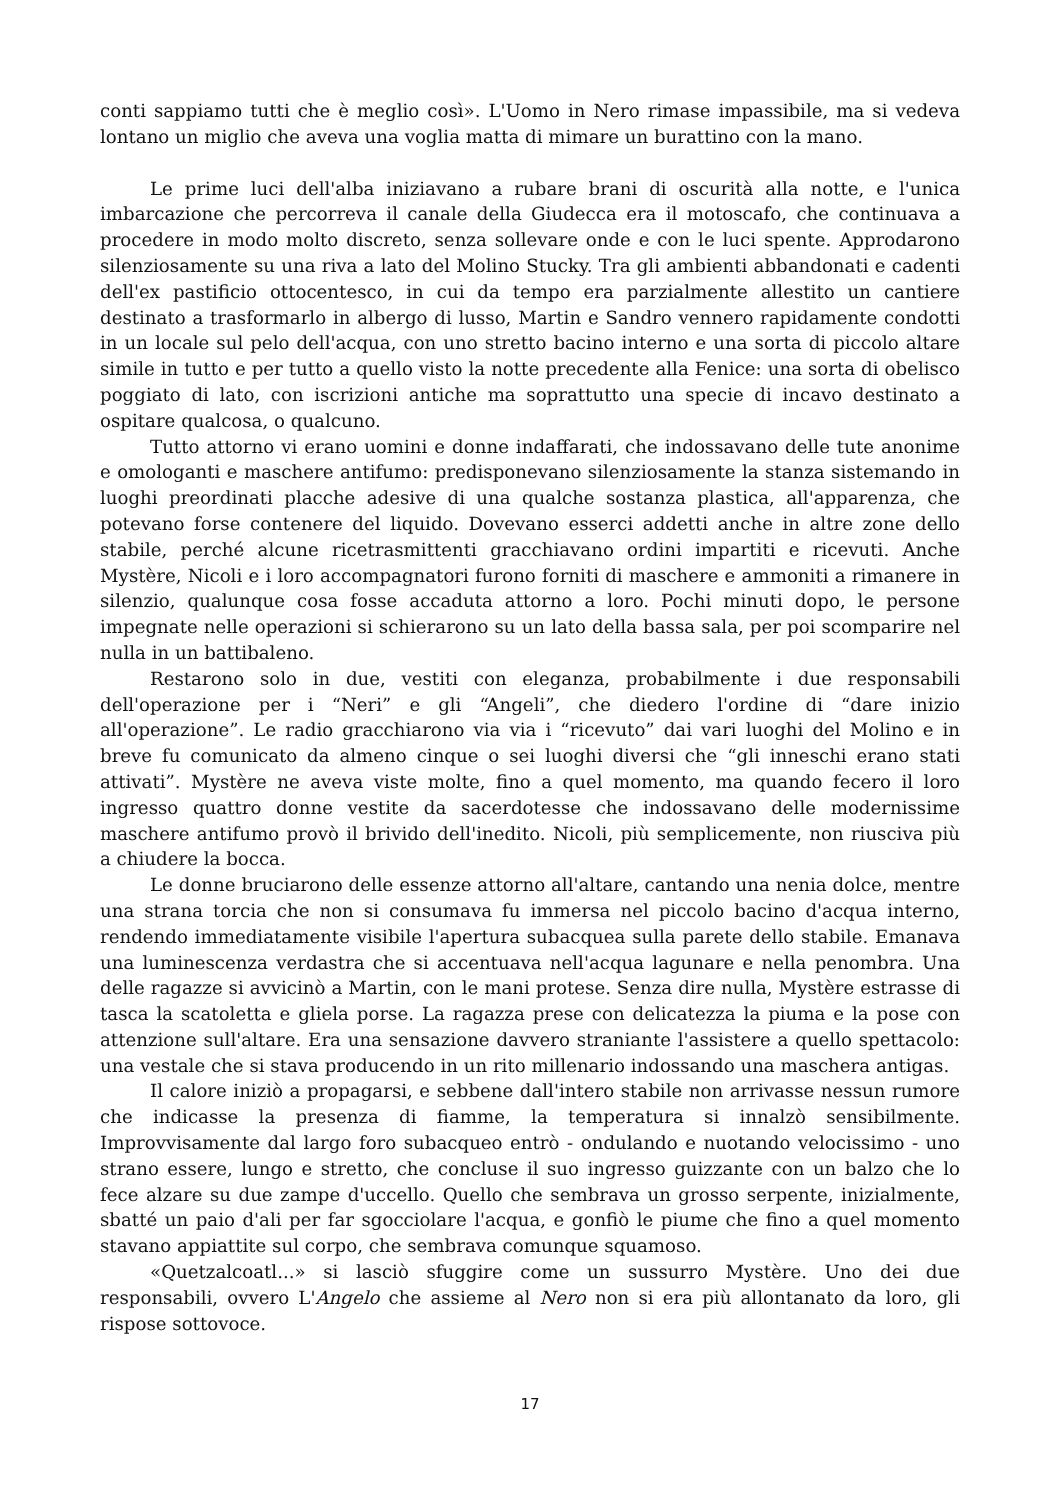conti sappiamo tutti che è meglio così». L'Uomo in Nero rimase impassibile, ma si vedeva lontano un miglio che aveva una voglia matta di mimare un burattino con la mano.
Le prime luci dell'alba iniziavano a rubare brani di oscurità alla notte, e l'unica imbarcazione che percorreva il canale della Giudecca era il motoscafo, che continuava a procedere in modo molto discreto, senza sollevare onde e con le luci spente. Approdarono silenziosamente su una riva a lato del Molino Stucky. Tra gli ambienti abbandonati e cadenti dell'ex pastificio ottocentesco, in cui da tempo era parzialmente allestito un cantiere destinato a trasformarlo in albergo di lusso, Martin e Sandro vennero rapidamente condotti in un locale sul pelo dell'acqua, con uno stretto bacino interno e una sorta di piccolo altare simile in tutto e per tutto a quello visto la notte precedente alla Fenice: una sorta di obelisco poggiato di lato, con iscrizioni antiche ma soprattutto una specie di incavo destinato a ospitare qualcosa, o qualcuno.
Tutto attorno vi erano uomini e donne indaffarati, che indossavano delle tute anonime e omologanti e maschere antifumo: predisponevano silenziosamente la stanza sistemando in luoghi preordinati placche adesive di una qualche sostanza plastica, all'apparenza, che potevano forse contenere del liquido. Dovevano esserci addetti anche in altre zone dello stabile, perché alcune ricetrasmittenti gracchiavano ordini impartiti e ricevuti. Anche Mystère, Nicoli e i loro accompagnatori furono forniti di maschere e ammoniti a rimanere in silenzio, qualunque cosa fosse accaduta attorno a loro. Pochi minuti dopo, le persone impegnate nelle operazioni si schierarono su un lato della bassa sala, per poi scomparire nel nulla in un battibaleno.
Restarono solo in due, vestiti con eleganza, probabilmente i due responsabili dell'operazione per i “Neri” e gli “Angeli”, che diedero l'ordine di “dare inizio all'operazione”. Le radio gracchiarono via via i “ricevuto” dai vari luoghi del Molino e in breve fu comunicato da almeno cinque o sei luoghi diversi che “gli inneschi erano stati attivati”. Mystère ne aveva viste molte, fino a quel momento, ma quando fecero il loro ingresso quattro donne vestite da sacerdotesse che indossavano delle modernissime maschere antifumo provò il brivido dell'inedito. Nicoli, più semplicemente, non riusciva più a chiudere la bocca.
Le donne bruciarono delle essenze attorno all'altare, cantando una nenia dolce, mentre una strana torcia che non si consumava fu immersa nel piccolo bacino d'acqua interno, rendendo immediatamente visibile l'apertura subacquea sulla parete dello stabile. Emanava una luminescenza verdastra che si accentuava nell'acqua lagunare e nella penombra. Una delle ragazze si avvicinò a Martin, con le mani protese. Senza dire nulla, Mystère estrasse di tasca la scatoletta e gliela porse. La ragazza prese con delicatezza la piuma e la pose con attenzione sull'altare. Era una sensazione davvero straniante l'assistere a quello spettacolo: una vestale che si stava producendo in un rito millenario indossando una maschera antigas.
Il calore iniziò a propagarsi, e sebbene dall'intero stabile non arrivasse nessun rumore che indicasse la presenza di fiamme, la temperatura si innalzò sensibilmente. Improvvisamente dal largo foro subacqueo entrò - ondulando e nuotando velocissimo - uno strano essere, lungo e stretto, che concluse il suo ingresso guizzante con un balzo che lo fece alzare su due zampe d'uccello. Quello che sembrava un grosso serpente, inizialmente, sbatté un paio d'ali per far sgocciolare l'acqua, e gonfiò le piume che fino a quel momento stavano appiattite sul corpo, che sembrava comunque squamoso.
«Quetzalcoatl...» si lasciò sfuggire come un sussurro Mystère. Uno dei due responsabili, ovvero L'Angelo che assieme al Nero non si era più allontanato da loro, gli rispose sottovoce.
17